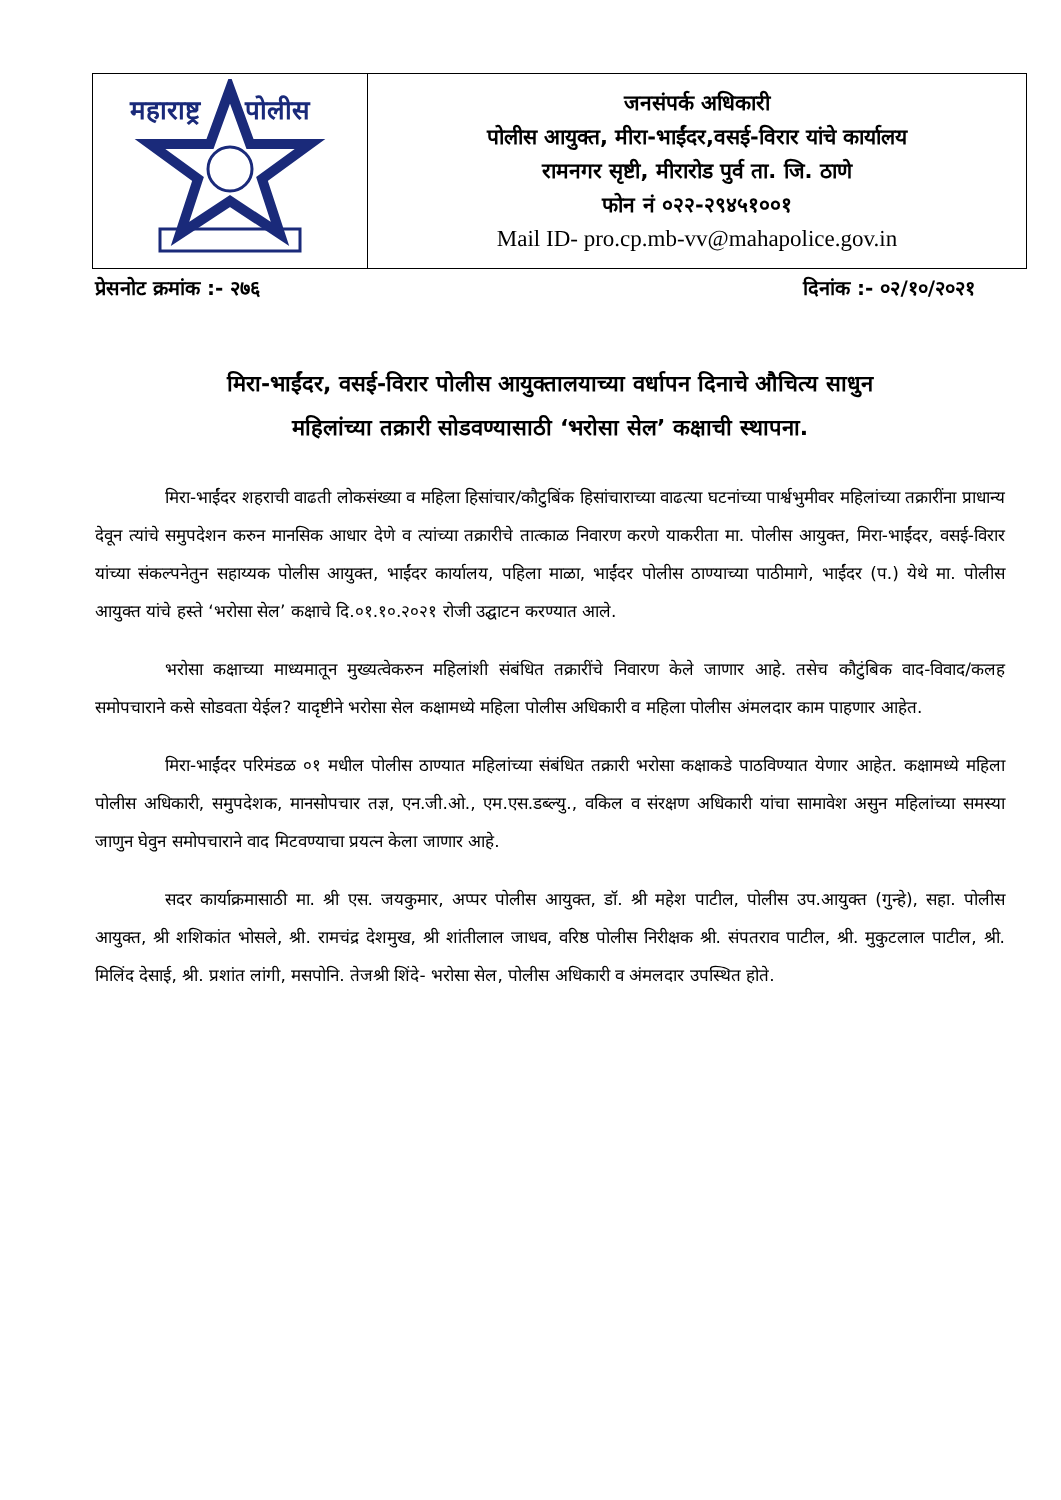| महाराष्ट्र पोलीस | जनसंपर्क अधिकारी पोलीस आयुक्त, मीरा-भाईंदर,वसई-विरार यांचे कार्यालय रामनगर सृष्टी, मीरारोड पुर्व ता. जि. ठाणे फोन नं ०२२-२९४५१००१ Mail ID- pro.cp.mb-vv@mahapolice.gov.in |
प्रेसनोट क्रमांक :- २७६ दिनांक :- ०२/१०/२०२१
मिरा-भाईंदर, वसई-विरार पोलीस आयुक्तालयाच्या वर्धापन दिनाचे औचित्य साधुन
महिलांच्या तक्रारी सोडवण्यासाठी ‘भरोसा सेल’ कक्षाची स्थापना.
मिरा-भाईंदर शहराची वाढती लोकसंख्या व महिला हिसांचार/कौटुबिंक हिसांचाराच्या वाढत्या घटनांच्या पार्श्वभुमीवर महिलांच्या तक्रारींना प्राधान्य देवून त्यांचे समुपदेशन करुन मानसिक आधार देणे व त्यांच्या तक्रारीचे तात्काळ निवारण करणे याकरीता मा. पोलीस आयुक्त, मिरा-भाईंदर, वसई-विरार यांच्या संकल्पनेतुन सहाय्यक पोलीस आयुक्त, भाईंदर कार्यालय, पहिला माळा, भाईंदर पोलीस ठाण्याच्या पाठीमागे, भाईंदर (प.) येथे मा. पोलीस आयुक्त यांचे हस्ते ‘भरोसा सेल’ कक्षाचे दि.०१.१०.२०२१ रोजी उद्घाटन करण्यात आले.
भरोसा कक्षाच्या माध्यमातून मुख्यत्वेकरुन महिलांशी संबंधित तक्रारींचे निवारण केले जाणार आहे. तसेच कौटुंबिक वाद-विवाद/कलह समोपचाराने कसे सोडवता येईल? यादृष्टीने भरोसा सेल कक्षामध्ये महिला पोलीस अधिकारी व महिला पोलीस अंमलदार काम पाहणार आहेत.
मिरा-भाईंदर परिमंडळ ०१ मधील पोलीस ठाण्यात महिलांच्या संबंधित तक्रारी भरोसा कक्षाकडे पाठविण्यात येणार आहेत. कक्षामध्ये महिला पोलीस अधिकारी, समुपदेशक, मानसोपचार तज्ञ, एन.जी.ओ., एम.एस.डब्ल्यु., वकिल व संरक्षण अधिकारी यांचा सामावेश असुन महिलांच्या समस्या जाणुन घेवुन समोपचाराने वाद मिटवण्याचा प्रयत्न केला जाणार आहे.
सदर कार्याक्रमासाठी मा. श्री एस. जयकुमार, अप्पर पोलीस आयुक्त, डॉ. श्री महेश पाटील, पोलीस उप.आयुक्त (गुन्हे), सहा. पोलीस आयुक्त, श्री शशिकांत भोसले, श्री. रामचंद्र देशमुख, श्री शांतीलाल जाधव, वरिष्ठ पोलीस निरीक्षक श्री. संपतराव पाटील, श्री. मुकुटलाल पाटील, श्री. मिलिंद देसाई, श्री. प्रशांत लांगी, मसपोनि. तेजश्री शिंदे- भरोसा सेल, पोलीस अधिकारी व अंमलदार उपस्थित होते.